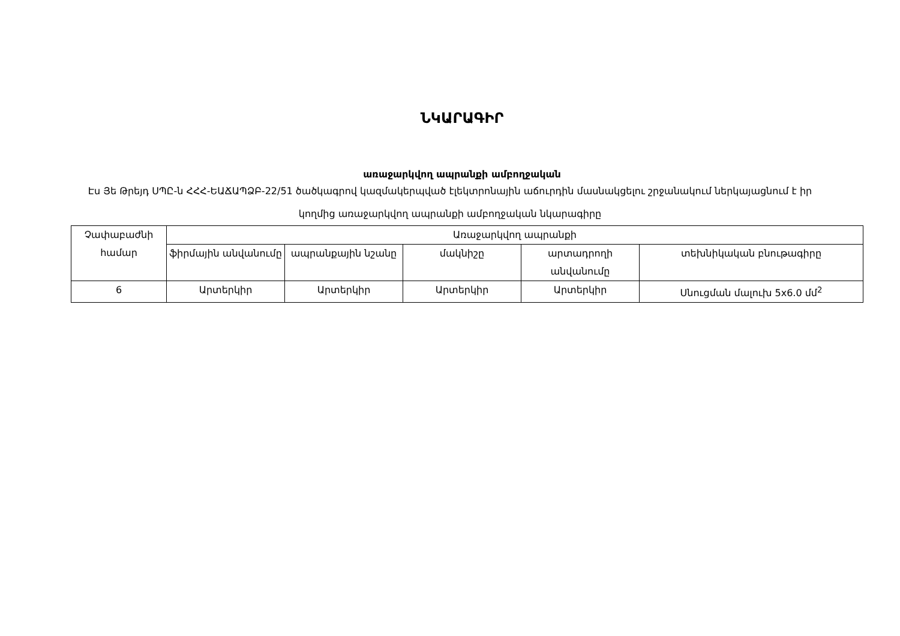ՆԿԱՐԱԳԻՐ
առաջարկվող ապրանքի ամբողջական
Էս Յե Թրեյդ ՍՊԸ-ն ՀՀՀ-ԵԱՃԱՊՁԲ-22/51 ծածկագրով կազմակերպված էլեկտրոնային աճուրդին մասնակցելու շրջանակում ներկայացնում է իր կողմից առաջարկվող ապրանքի ամբողջական նկարագիրը
| Չափաբաժնի համար | Առաջարկվող ապրանքի | | | | |
| --- | --- | --- | --- | --- | --- |
| | ֆիրմային անվանումը | ապրանքային նշանը | մակնիշը | արտադրողի անվանումը | տեխնիկական բնութագիրը |
| 6 | Արտերկիր | Արտերկիր | Արտերկիր | Արտերկիր | Սնուցման մալուխ 5x6.0 մմ<sup>2</sup> |